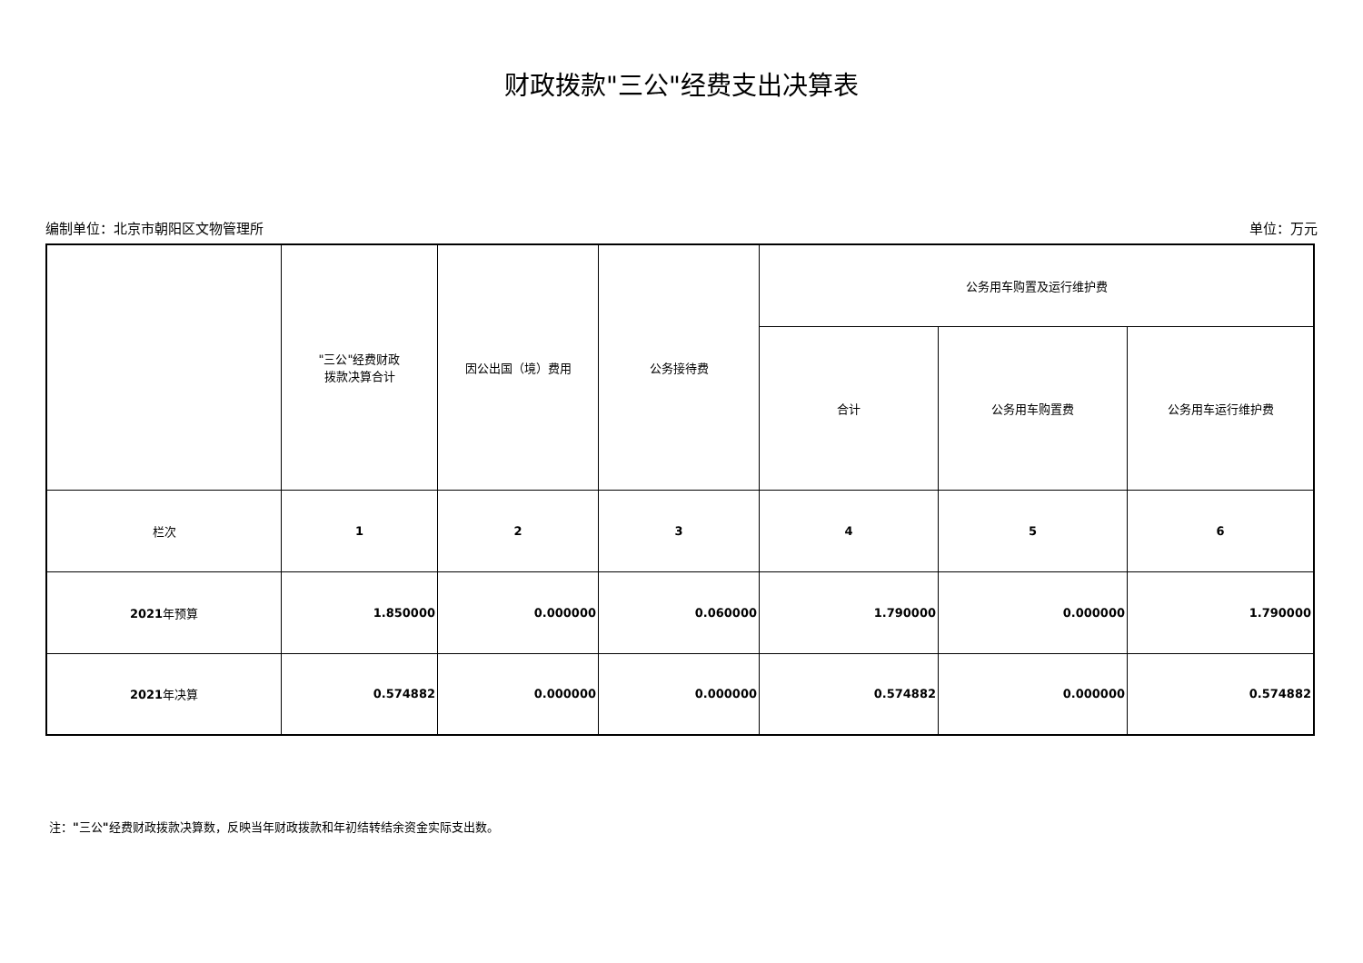财政拨款"三公"经费支出决算表
编制单位：北京市朝阳区文物管理所 单位：万元
| | "三公"经费财政 拨款决算合计 | 因公出国（境）费用 | 公务接待费 | 公务用车购置及运行维护费 | | |
| --- | --- | --- | --- | --- | --- | --- |
| | | | | 合计 | 公务用车购置费 | 公务用车运行维护费 |
| 栏次 | 1 | 2 | 3 | 4 | 5 | 6 |
| 2021 年预算 | 1.850000 | 0.000000 | 0.060000 | 1.790000 | 0.000000 | 1.790000 |
| 2021 年决算 | 0.574882 | 0.000000 | 0.000000 | 0.574882 | 0.000000 | 0.574882 |
注："三公"经费财政拨款决算数，反映当年财政拨款和年初结转结余资金实际支出数。